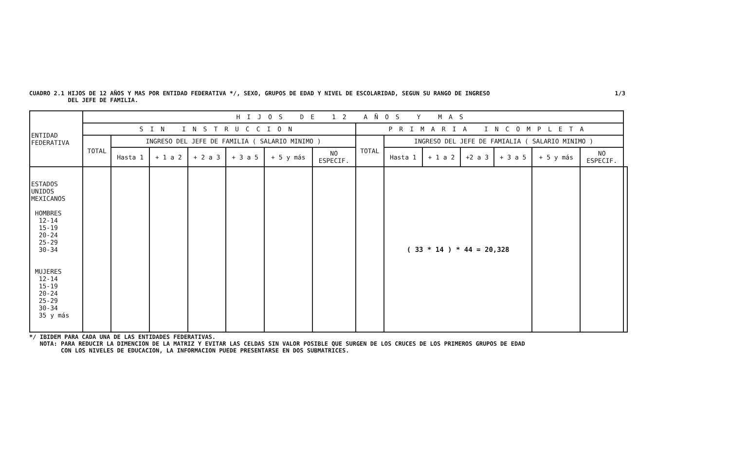CUADRO 2.1 HIJOS DE 12 AÑOS Y MAS POR ENTIDAD FEDERATIVA */, SEXO, GRUPOS DE EDAD Y NIVEL DE ESCOLARIDAD, SEGUN SU RANGO DE INGRESO
DEL JEFE DE FAMILIA.
1/3
| ENTIDAD FEDERATIVA | HIJOS DE 12 AÑOS Y MAS | | | | | | | | | | | | | | |
| --- | --- | --- | --- | --- | --- | --- | --- | --- | --- | --- | --- | --- | --- | --- | --- |
| | SIN INSTRUCCION | | | | | | | PRIMARIA INCOMPLETA | | | | | | | |
| | TOTAL | INGRESO DEL JEFE DE FAMILIA ( SALARIO MINIMO ) | | | | | | TOTAL | INGRESO DEL JEFE DE FAMIALIA ( SALARIO MINIMO ) | | | | | | |
| | | Hasta 1 | + 1 a 2 | + 2 a 3 | + 3 a 5 | + 5 y más | NO ESPECIF. | | Hasta 1 | + 1 a 2 | +2 a 3 | + 3 a 5 | + 5 y más | NO ESPECIF. | |
| ESTADOS UNIDOS MEXICANOS HOMBRES 12-14 15-19 20-24 25-29 30-34 MUJERES 12-14 15-19 20-24 25-29 30-34 35 y más | | | | | | | | | ( 33 * 14 ) * 44 = 20,328 | | | | | | |
*/ IBIDEM PARA CADA UNA DE LAS ENTIDADES FEDERATIVAS.
NOTA: PARA REDUCIR LA DIMENCION DE LA MATRIZ Y EVITAR LAS CELDAS SIN VALOR POSIBLE QUE SURGEN DE LOS CRUCES DE LOS PRIMEROS GRUPOS DE EDAD
CON LOS NIVELES DE EDUCACION, LA INFORMACION PUEDE PRESENTARSE EN DOS SUBMATRICES.